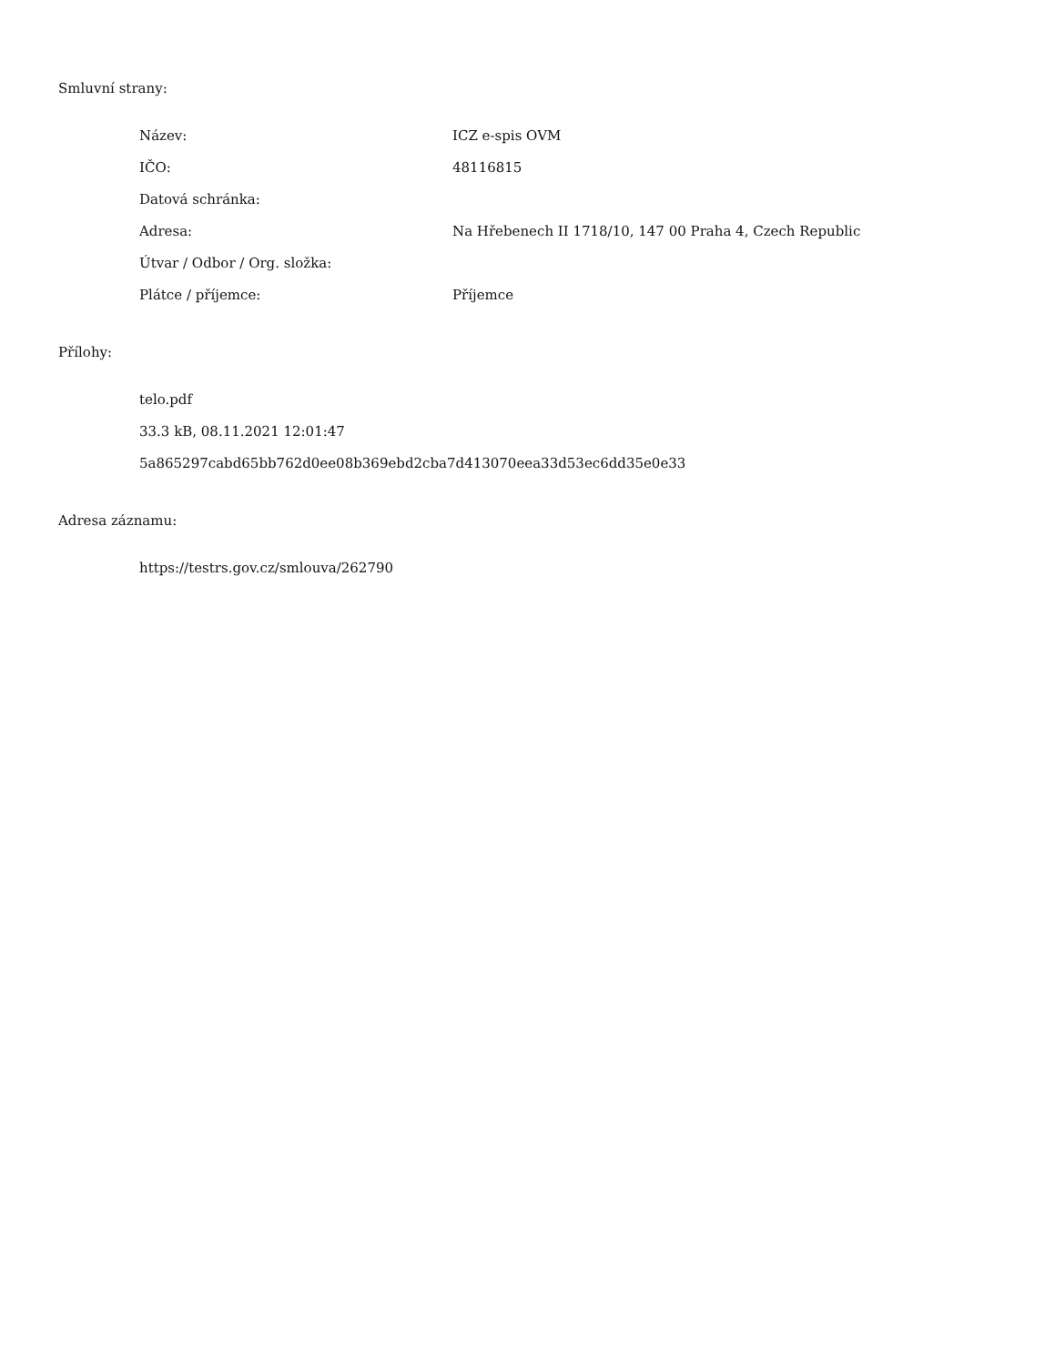Smluvní strany:
| Název: | ICZ e-spis OVM |
| IČO: | 48116815 |
| Datová schránka: | |
| Adresa: | Na Hřebenech II 1718/10, 147 00 Praha 4, Czech Republic |
| Útvar / Odbor / Org. složka: | |
| Plátce / příjemce: | Příjemce |
Přílohy:
telo.pdf
33.3 kB, 08.11.2021 12:01:47
5a865297cabd65bb762d0ee08b369ebd2cba7d413070eea33d53ec6dd35e0e33
Adresa záznamu:
https://testrs.gov.cz/smlouva/262790